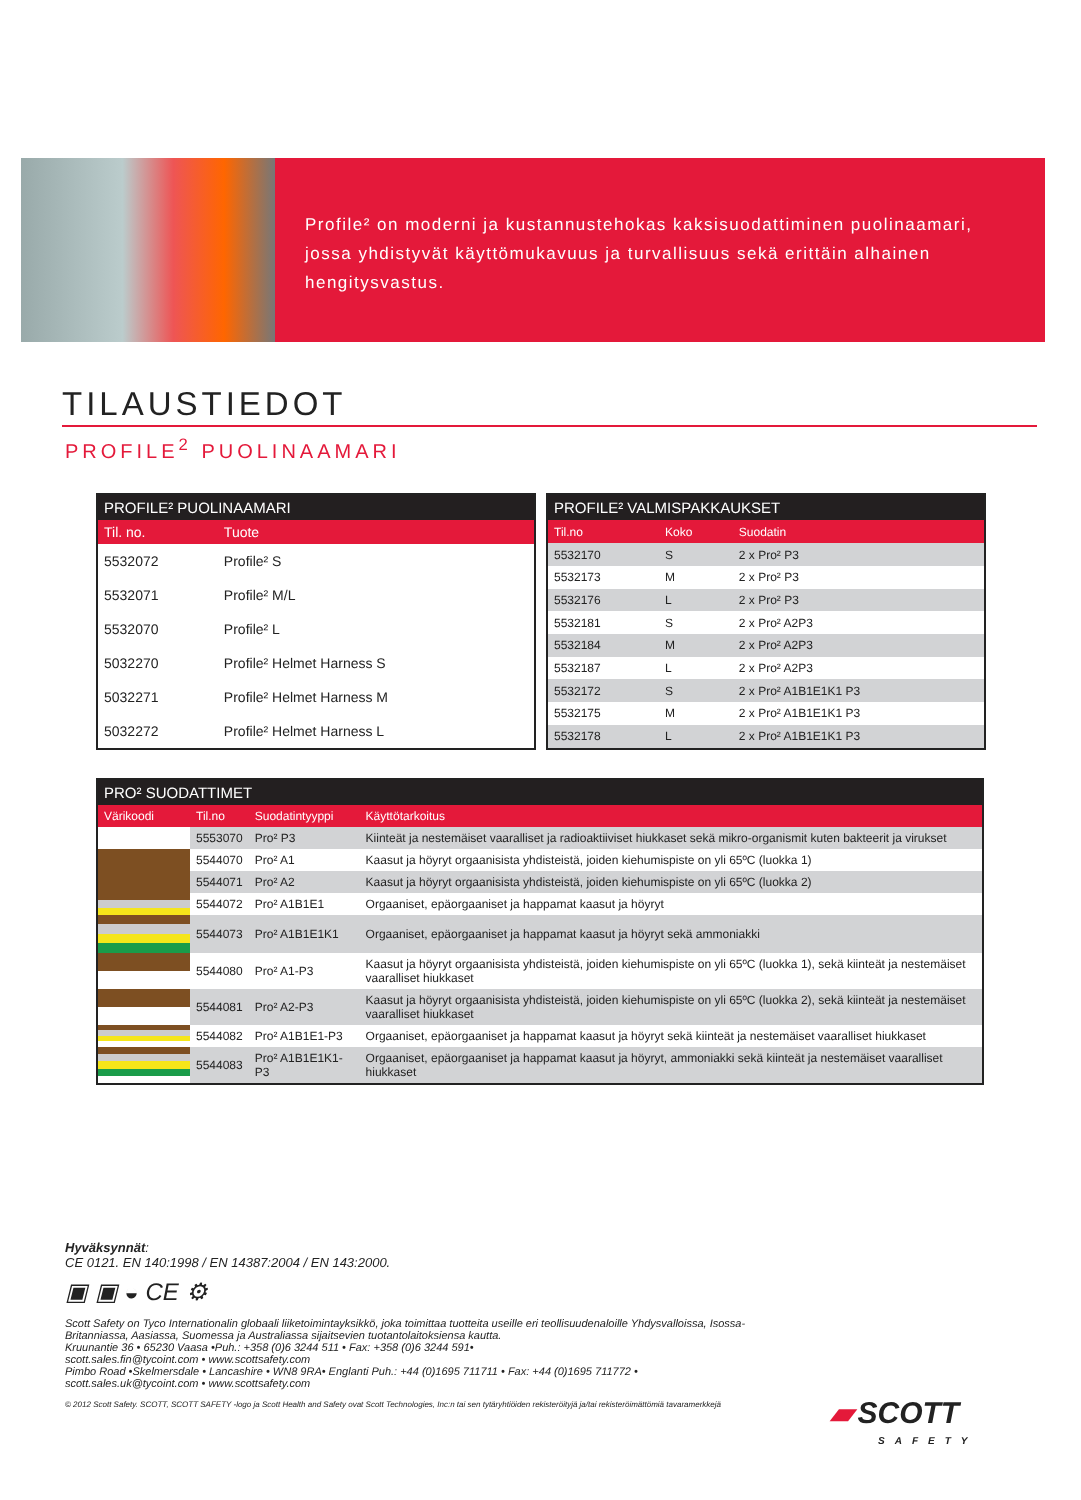Profile² on moderni ja kustannustehokas kaksisuodattiminen puolinaamari, jossa yhdistyvät käyttömukavuus ja turvallisuus sekä erittäin alhainen hengitysvastus.
TILAUSTIEDOT
PROFILE<sup>2</sup> PUOLINAAMARI
| PROFILE² PUOLINAAMARI | |
| --- | --- |
| Til. no. | Tuote |
| 5532072 | Profile² S |
| 5532071 | Profile² M/L |
| 5532070 | Profile² L |
| 5032270 | Profile² Helmet Harness S |
| 5032271 | Profile² Helmet Harness M |
| 5032272 | Profile² Helmet Harness L |
| PROFILE² VALMISPAKKAUKSET | | |
| --- | --- | --- |
| Til.no | Koko | Suodatin |
| 5532170 | S | 2 x Pro² P3 |
| 5532173 | M | 2 x Pro² P3 |
| 5532176 | L | 2 x Pro² P3 |
| 5532181 | S | 2 x Pro² A2P3 |
| 5532184 | M | 2 x Pro² A2P3 |
| 5532187 | L | 2 x Pro² A2P3 |
| 5532172 | S | 2 x Pro² A1B1E1K1 P3 |
| 5532175 | M | 2 x Pro² A1B1E1K1 P3 |
| 5532178 | L | 2 x Pro² A1B1E1K1 P3 |
| PRO² SUODATTIMET | | | |
| --- | --- | --- | --- |
| Värikoodi | Til.no | Suodatintyyppi | Käyttötarkoitus |
| | 5553070 | Pro² P3 | Kiinteät ja nestemäiset vaaralliset ja radioaktiiviset hiukkaset sekä mikro-organismit kuten bakteerit ja virukset |
| | 5544070 | Pro² A1 | Kaasut ja höyryt orgaanisista yhdisteistä, joiden kiehumispiste on yli 65ºC (luokka 1) |
| | 5544071 | Pro² A2 | Kaasut ja höyryt orgaanisista yhdisteistä, joiden kiehumispiste on yli 65ºC (luokka 2) |
| | 5544072 | Pro² A1B1E1 | Orgaaniset, epäorgaaniset ja happamat kaasut ja höyryt |
| | 5544073 | Pro² A1B1E1K1 | Orgaaniset, epäorgaaniset ja happamat kaasut ja höyryt sekä ammoniakki |
| | 5544080 | Pro² A1-P3 | Kaasut ja höyryt orgaanisista yhdisteistä, joiden kiehumispiste on yli 65ºC (luokka 1), sekä kiinteät ja nestemäiset vaaralliset hiukkaset |
| | 5544081 | Pro² A2-P3 | Kaasut ja höyryt orgaanisista yhdisteistä, joiden kiehumispiste on yli 65ºC (luokka 2), sekä kiinteät ja nestemäiset vaaralliset hiukkaset |
| | 5544082 | Pro² A1B1E1-P3 | Orgaaniset, epäorgaaniset ja happamat kaasut ja höyryt sekä kiinteät ja nestemäiset vaaralliset hiukkaset |
| | 5544083 | Pro² A1B1E1K1-P3 | Orgaaniset, epäorgaaniset ja happamat kaasut ja höyryt, ammoniakki sekä kiinteät ja nestemäiset vaaralliset hiukkaset |
Hyväksynnät:
CE 0121. EN 140:1998 / EN 14387:2004 / EN 143:2000.
▣ ▣ ◒ CE ⚙
Scott Safety on Tyco Internationalin globaali liiketoimintayksikkö, joka toimittaa tuotteita useille eri teollisuudenaloille Yhdysvalloissa, Isossa-Britanniassa, Aasiassa, Suomessa ja Australiassa sijaitsevien tuotantolaitoksiensa kautta.
Kruunantie 36 • 65230 Vaasa •Puh.: +358 (0)6 3244 511 • Fax: +358 (0)6 3244 591•
scott.sales.fin@tycoint.com • www.scottsafety.com
Pimbo Road •Skelmersdale • Lancashire • WN8 9RA• Englanti Puh.: +44 (0)1695 711711 • Fax: +44 (0)1695 711772 •
scott.sales.uk@tycoint.com • www.scottsafety.com
© 2012 Scott Safety. SCOTT, SCOTT SAFETY -logo ja Scott Health and Safety ovat Scott Technologies, Inc:n tai sen tytäryhtiöiden rekisteröityjä ja/tai rekisteröimättömiä tavaramerkkejä
▰ SCOTT
SAFETY